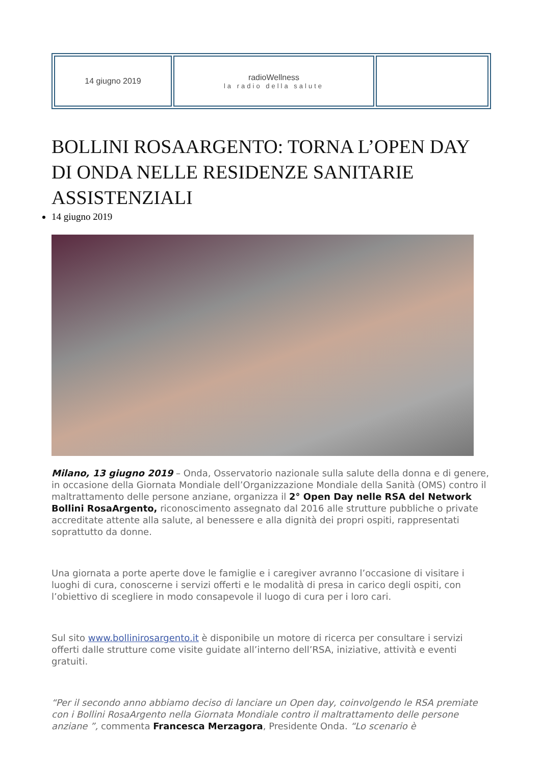| 14 giugno 2019 | radioWellness la radio della salute | |
BOLLINI ROSAARGENTO: TORNA L’OPEN DAY DI ONDA NELLE RESIDENZE SANITARIE ASSISTENZIALI
14 giugno 2019
Milano, 13 giugno 2019 – Onda, Osservatorio nazionale sulla salute della donna e di genere, in occasione della Giornata Mondiale dell’Organizzazione Mondiale della Sanità (OMS) contro il maltrattamento delle persone anziane, organizza il 2° Open Day nelle RSA del Network Bollini RosaArgento, riconoscimento assegnato dal 2016 alle strutture pubbliche o private accreditate attente alla salute, al benessere e alla dignità dei propri ospiti, rappresentati soprattutto da donne.
Una giornata a porte aperte dove le famiglie e i caregiver avranno l’occasione di visitare i luoghi di cura, conoscerne i servizi offerti e le modalità di presa in carico degli ospiti, con l’obiettivo di scegliere in modo consapevole il luogo di cura per i loro cari.
Sul sito www.bollinirosargento.it è disponibile un motore di ricerca per consultare i servizi offerti dalle strutture come visite guidate all’interno dell’RSA, iniziative, attività e eventi gratuiti.
“Per il secondo anno abbiamo deciso di lanciare un Open day, coinvolgendo le RSA premiate con i Bollini RosaArgento nella Giornata Mondiale contro il maltrattamento delle persone anziane ”, commenta Francesca Merzagora, Presidente Onda. “Lo scenario è